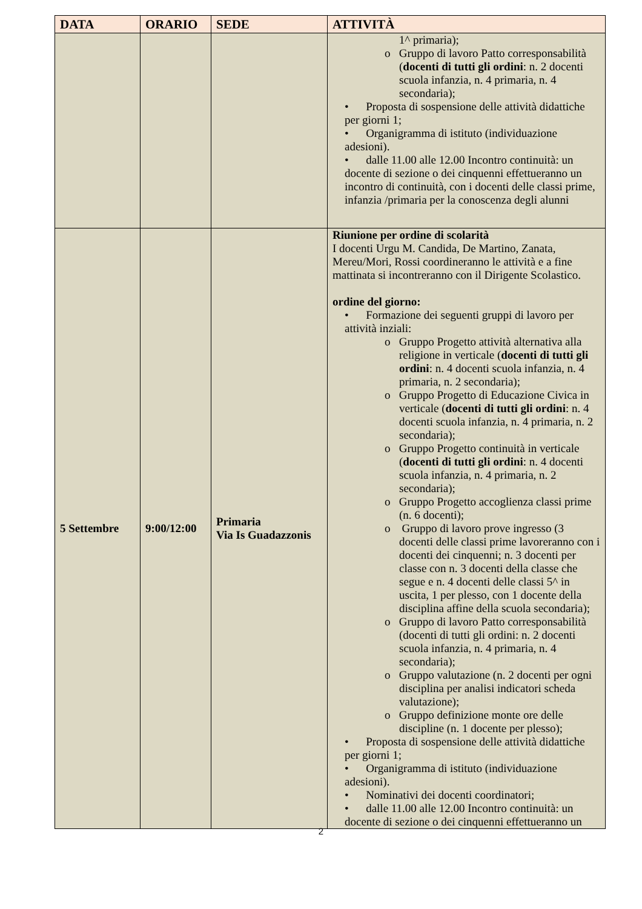| DATA | ORARIO | SEDE | ATTIVITÀ |
| --- | --- | --- | --- |
| | | | 1^ primaria); o Gruppo di lavoro Patto corresponsabilità ( docenti di tutti gli ordini : n. 2 docenti scuola infanzia, n. 4 primaria, n. 4 secondaria); • Proposta di sospensione delle attività didattiche per giorni 1; • Organigramma di istituto (individuazione adesioni). • dalle 11.00 alle 12.00 Incontro continuità: un docente di sezione o dei cinquenni effettueranno un incontro di continuità, con i docenti delle classi prime, infanzia /primaria per la conoscenza degli alunni |
| 5 Settembre | 9:00/12:00 | Primaria Via Is Guadazzonis | Riunione per ordine di scolarità I docenti Urgu M. Candida, De Martino, Zanata, Mereu/Mori, Rossi coordineranno le attività e a fine mattinata si incontreranno con il Dirigente Scolastico. ordine del giorno: • Formazione dei seguenti gruppi di lavoro per attività inziali: o Gruppo Progetto attività alternativa alla religione in verticale ( docenti di tutti gli ordini : n. 4 docenti scuola infanzia, n. 4 primaria, n. 2 secondaria); o Gruppo Progetto di Educazione Civica in verticale ( docenti di tutti gli ordini : n. 4 docenti scuola infanzia, n. 4 primaria, n. 2 secondaria); o Gruppo Progetto continuità in verticale ( docenti di tutti gli ordini : n. 4 docenti scuola infanzia, n. 4 primaria, n. 2 secondaria); o Gruppo Progetto accoglienza classi prime (n. 6 docenti); o Gruppo di lavoro prove ingresso (3 docenti delle classi prime lavoreranno con i docenti dei cinquenni; n. 3 docenti per classe con n. 3 docenti della classe che segue e n. 4 docenti delle classi 5^ in uscita, 1 per plesso, con 1 docente della disciplina affine della scuola secondaria); o Gruppo di lavoro Patto corresponsabilità (docenti di tutti gli ordini: n. 2 docenti scuola infanzia, n. 4 primaria, n. 4 secondaria); o Gruppo valutazione (n. 2 docenti per ogni disciplina per analisi indicatori scheda valutazione); o Gruppo definizione monte ore delle discipline (n. 1 docente per plesso); • Proposta di sospensione delle attività didattiche per giorni 1; • Organigramma di istituto (individuazione adesioni). • Nominativi dei docenti coordinatori; • dalle 11.00 alle 12.00 Incontro continuità: un docente di sezione o dei cinquenni effettueranno un |
2